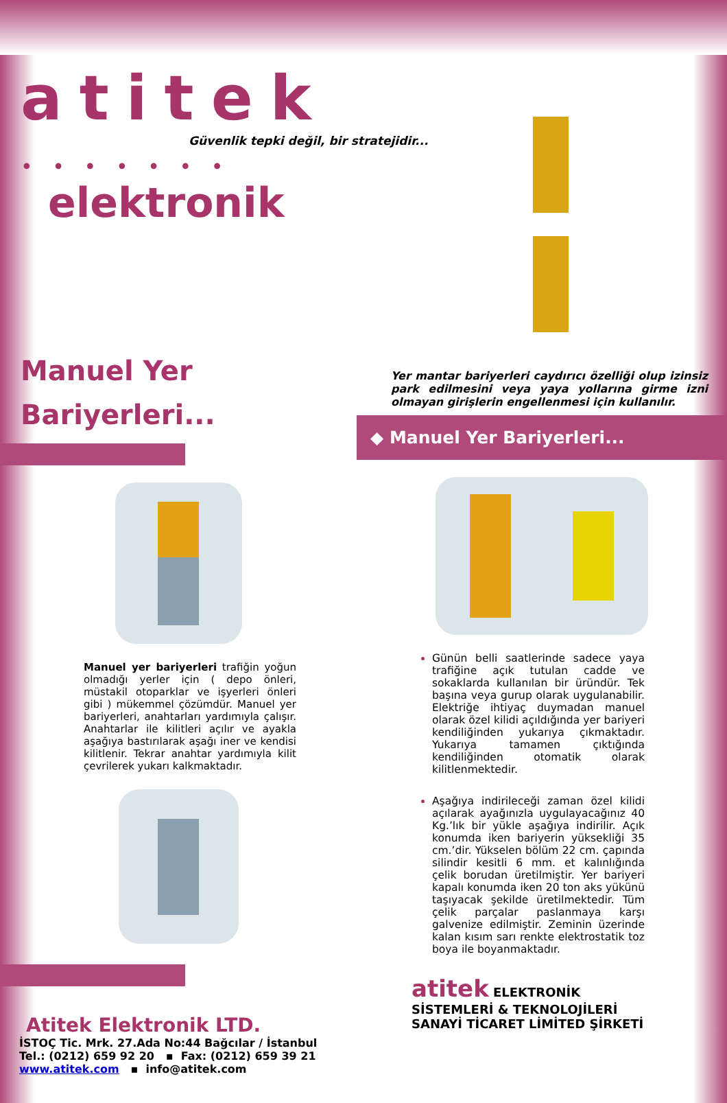atitek
Güvenlik tepki değil, bir stratejidir...
• • • • • • • elektronik
Manuel Yer
Bariyerleri...
Manuel yer bariyerleri trafiğin yoğun olmadığı yerler için ( depo önleri, müstakil otoparklar ve işyerleri önleri gibi ) mükemmel çözümdür. Manuel yer bariyerleri, anahtarları yardımıyla çalışır. Anahtarlar ile kilitleri açılır ve ayakla aşağıya bastırılarak aşağı iner ve kendisi kilitlenir. Tekrar anahtar yardımıyla kilit çevrilerek yukarı kalkmaktadır.
Atitek Elektronik LTD.
İSTOÇ Tic. Mrk. 27.Ada No:44 Bağcılar / İstanbul
Tel.: (0212) 659 92 20 ▪ Fax: (0212) 659 39 21
www.atitek.com ▪ info@atitek.com
Yer mantar bariyerleri caydırıcı özelliği olup izinsiz park edilmesini veya yaya yollarına girme izni olmayan girişlerin engellenmesi için kullanılır.
◆ Manuel Yer Bariyerleri...
Günün belli saatlerinde sadece yaya trafiğine açık tutulan cadde ve sokaklarda kullanılan bir üründür. Tek başına veya gurup olarak uygulanabilir. Elektriğe ihtiyaç duymadan manuel olarak özel kilidi açıldığında yer bariyeri kendiliğinden yukarıya çıkmaktadır. Yukarıya tamamen çıktığında kendiliğinden otomatik olarak kilitlenmektedir.
Aşağıya indirileceği zaman özel kilidi açılarak ayağınızla uygulayacağınız 40 Kg.’lık bir yükle aşağıya indirilir. Açık konumda iken bariyerin yüksekliği 35 cm.’dir. Yükselen bölüm 22 cm. çapında silindir kesitli 6 mm. et kalınlığında çelik borudan üretilmiştir. Yer bariyeri kapalı konumda iken 20 ton aks yükünü taşıyacak şekilde üretilmektedir. Tüm çelik parçalar paslanmaya karşı galvenize edilmiştir. Zeminin üzerinde kalan kısım sarı renkte elektrostatik toz boya ile boyanmaktadır.
atitek ELEKTRONİK
SİSTEMLERİ & TEKNOLOJİLERİ
SANAYİ TİCARET LİMİTED ŞİRKETİ